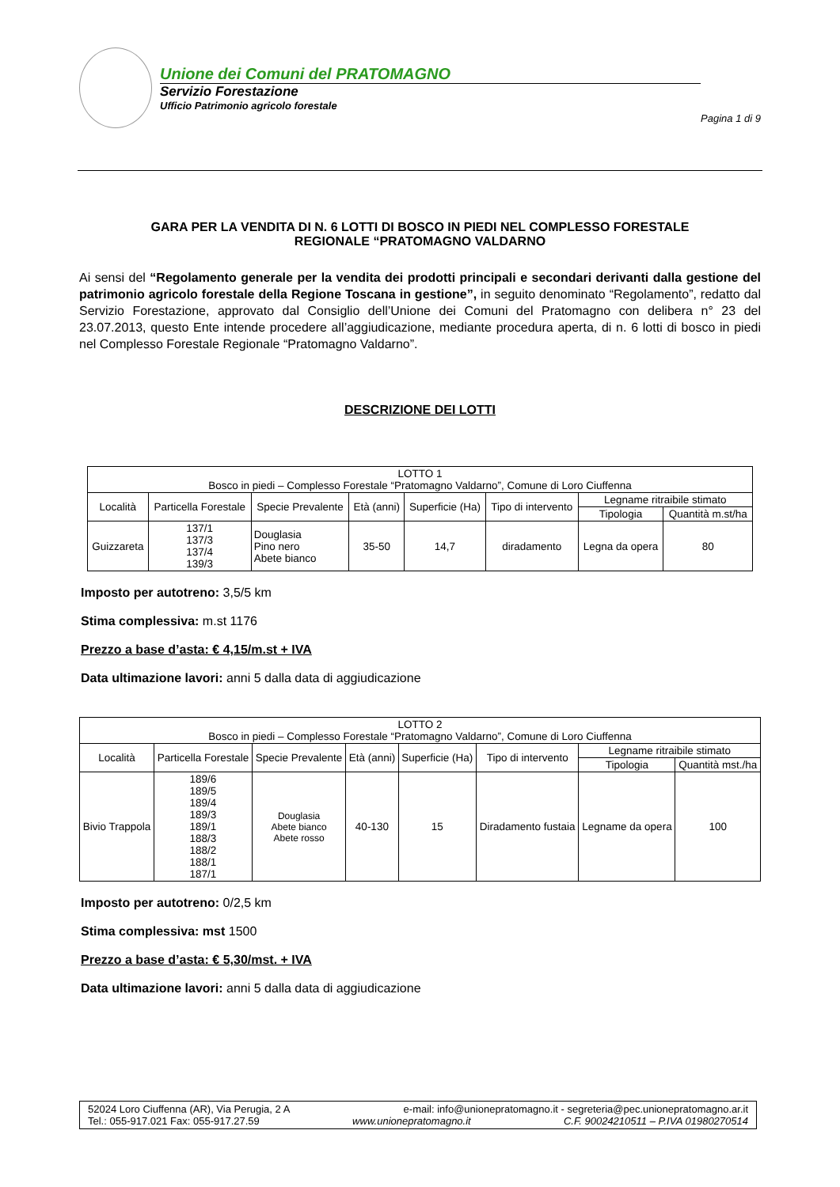Unione dei Comuni del PRATOMAGNO
Servizio Forestazione
Ufficio Patrimonio agricolo forestale
Pagina 1 di 9
GARA PER LA VENDITA DI N. 6 LOTTI DI BOSCO IN PIEDI NEL COMPLESSO FORESTALE
REGIONALE “PRATOMAGNO VALDARNO
Ai sensi del “Regolamento generale per la vendita dei prodotti principali e secondari derivanti dalla gestione del patrimonio agricolo forestale della Regione Toscana in gestione”, in seguito denominato “Regolamento”, redatto dal Servizio Forestazione, approvato dal Consiglio dell’Unione dei Comuni del Pratomagno con delibera n° 23 del 23.07.2013, questo Ente intende procedere all’aggiudicazione, mediante procedura aperta, di n. 6 lotti di bosco in piedi nel Complesso Forestale Regionale “Pratomagno Valdarno”.
DESCRIZIONE DEI LOTTI
| LOTTO 1 Bosco in piedi – Complesso Forestale “Pratomagno Valdarno”, Comune di Loro Ciuffenna | | | | | | | |
| Località | Particella Forestale | Specie Prevalente | Età (anni) | Superficie (Ha) | Tipo di intervento | Legname ritraibile stimato | |
| | | | | | | Tipologia | Quantità m.st/ha |
| Guizzareta | 137/1 137/3 137/4 139/3 | Douglasia Pino nero Abete bianco | 35-50 | 14,7 | diradamento | Legna da opera | 80 |
Imposto per autotreno: 3,5/5 km
Stima complessiva: m.st 1176
Prezzo a base d’asta: € 4,15/m.st + IVA
Data ultimazione lavori: anni 5 dalla data di aggiudicazione
| LOTTO 2 Bosco in piedi – Complesso Forestale “Pratomagno Valdarno”, Comune di Loro Ciuffenna | | | | | | | |
| Località | Particella Forestale | Specie Prevalente | Età (anni) | Superficie (Ha) | Tipo di intervento | Legname ritraibile stimato | |
| | | | | | | Tipologia | Quantità mst./ha |
| Bivio Trappola | 189/6 189/5 189/4 189/3 189/1 188/3 188/2 188/1 187/1 | Douglasia Abete bianco Abete rosso | 40-130 | 15 | Diradamento fustaia | Legname da opera | 100 |
Imposto per autotreno: 0/2,5 km
Stima complessiva: mst 1500
Prezzo a base d’asta: € 5,30/mst. + IVA
Data ultimazione lavori: anni 5 dalla data di aggiudicazione
52024 Loro Ciuffenna (AR), Via Perugia, 2 A e-mail: info@unionepratomagno.it - segreteria@pec.unionepratomagno.ar.it
Tel.: 055-917.021 Fax: 055-917.27.59 www.unionepratomagno.it C.F. 90024210511 – P.IVA 01980270514